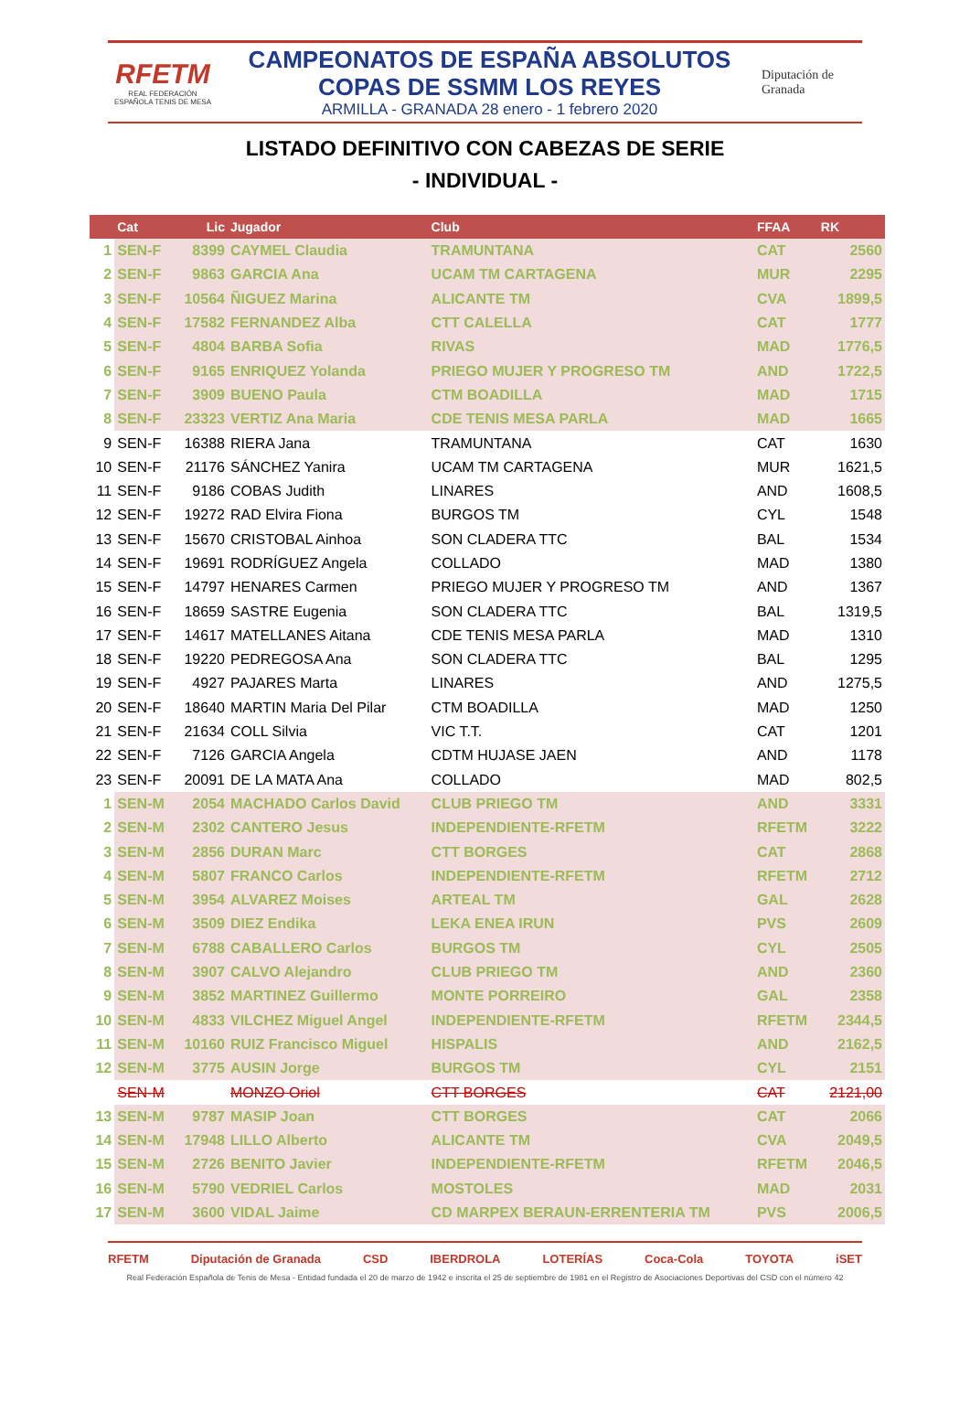RFETM
REAL FEDERACIÓN ESPAÑOLA TENIS DE MESA
CAMPEONATOS DE ESPAÑA ABSOLUTOS
COPAS DE SSMM LOS REYES
ARMILLA - GRANADA 28 enero - 1 febrero 2020
Diputación de Granada
LISTADO DEFINITIVO CON CABEZAS DE SERIE
- INDIVIDUAL -
| | Cat | Lic | Jugador | Club | FFAA | RK |
| --- | --- | --- | --- | --- | --- | --- |
| 1 | SEN-F | 8399 | CAYMEL Claudia | TRAMUNTANA | CAT | 2560 |
| 2 | SEN-F | 9863 | GARCIA Ana | UCAM TM CARTAGENA | MUR | 2295 |
| 3 | SEN-F | 10564 | ÑIGUEZ Marina | ALICANTE TM | CVA | 1899,5 |
| 4 | SEN-F | 17582 | FERNANDEZ Alba | CTT CALELLA | CAT | 1777 |
| 5 | SEN-F | 4804 | BARBA Sofia | RIVAS | MAD | 1776,5 |
| 6 | SEN-F | 9165 | ENRIQUEZ Yolanda | PRIEGO MUJER Y PROGRESO TM | AND | 1722,5 |
| 7 | SEN-F | 3909 | BUENO Paula | CTM BOADILLA | MAD | 1715 |
| 8 | SEN-F | 23323 | VERTIZ Ana Maria | CDE TENIS MESA PARLA | MAD | 1665 |
| 9 | SEN-F | 16388 | RIERA Jana | TRAMUNTANA | CAT | 1630 |
| 10 | SEN-F | 21176 | SÁNCHEZ Yanira | UCAM TM CARTAGENA | MUR | 1621,5 |
| 11 | SEN-F | 9186 | COBAS Judith | LINARES | AND | 1608,5 |
| 12 | SEN-F | 19272 | RAD Elvira Fiona | BURGOS TM | CYL | 1548 |
| 13 | SEN-F | 15670 | CRISTOBAL Ainhoa | SON CLADERA TTC | BAL | 1534 |
| 14 | SEN-F | 19691 | RODRÍGUEZ Angela | COLLADO | MAD | 1380 |
| 15 | SEN-F | 14797 | HENARES Carmen | PRIEGO MUJER Y PROGRESO TM | AND | 1367 |
| 16 | SEN-F | 18659 | SASTRE Eugenia | SON CLADERA TTC | BAL | 1319,5 |
| 17 | SEN-F | 14617 | MATELLANES Aitana | CDE TENIS MESA PARLA | MAD | 1310 |
| 18 | SEN-F | 19220 | PEDREGOSA Ana | SON CLADERA TTC | BAL | 1295 |
| 19 | SEN-F | 4927 | PAJARES Marta | LINARES | AND | 1275,5 |
| 20 | SEN-F | 18640 | MARTIN Maria Del Pilar | CTM BOADILLA | MAD | 1250 |
| 21 | SEN-F | 21634 | COLL Silvia | VIC T.T. | CAT | 1201 |
| 22 | SEN-F | 7126 | GARCIA Angela | CDTM HUJASE JAEN | AND | 1178 |
| 23 | SEN-F | 20091 | DE LA MATA Ana | COLLADO | MAD | 802,5 |
| 1 | SEN-M | 2054 | MACHADO Carlos David | CLUB PRIEGO TM | AND | 3331 |
| 2 | SEN-M | 2302 | CANTERO Jesus | INDEPENDIENTE-RFETM | RFETM | 3222 |
| 3 | SEN-M | 2856 | DURAN Marc | CTT BORGES | CAT | 2868 |
| 4 | SEN-M | 5807 | FRANCO Carlos | INDEPENDIENTE-RFETM | RFETM | 2712 |
| 5 | SEN-M | 3954 | ALVAREZ Moises | ARTEAL TM | GAL | 2628 |
| 6 | SEN-M | 3509 | DIEZ Endika | LEKA ENEA IRUN | PVS | 2609 |
| 7 | SEN-M | 6788 | CABALLERO Carlos | BURGOS TM | CYL | 2505 |
| 8 | SEN-M | 3907 | CALVO Alejandro | CLUB PRIEGO TM | AND | 2360 |
| 9 | SEN-M | 3852 | MARTINEZ Guillermo | MONTE PORREIRO | GAL | 2358 |
| 10 | SEN-M | 4833 | VILCHEZ Miguel Angel | INDEPENDIENTE-RFETM | RFETM | 2344,5 |
| 11 | SEN-M | 10160 | RUIZ Francisco Miguel | HISPALIS | AND | 2162,5 |
| 12 | SEN-M | 3775 | AUSIN Jorge | BURGOS TM | CYL | 2151 |
| | SEN-M | | MONZO Oriol | CTT BORGES | CAT | 2121,00 |
| 13 | SEN-M | 9787 | MASIP Joan | CTT BORGES | CAT | 2066 |
| 14 | SEN-M | 17948 | LILLO Alberto | ALICANTE TM | CVA | 2049,5 |
| 15 | SEN-M | 2726 | BENITO Javier | INDEPENDIENTE-RFETM | RFETM | 2046,5 |
| 16 | SEN-M | 5790 | VEDRIEL Carlos | MOSTOLES | MAD | 2031 |
| 17 | SEN-M | 3600 | VIDAL Jaime | CD MARPEX BERAUN-ERRENTERIA TM | PVS | 2006,5 |
RFETM Diputación de Granada CSD IBERDROLA LOTERÍAS Coca-Cola TOYOTA iSET
Real Federación Española de Tenis de Mesa - Entidad fundada el 20 de marzo de 1942 e inscrita el 25 de septiembre de 1981 en el Registro de Asociaciones Deportivas del CSD con el número 42